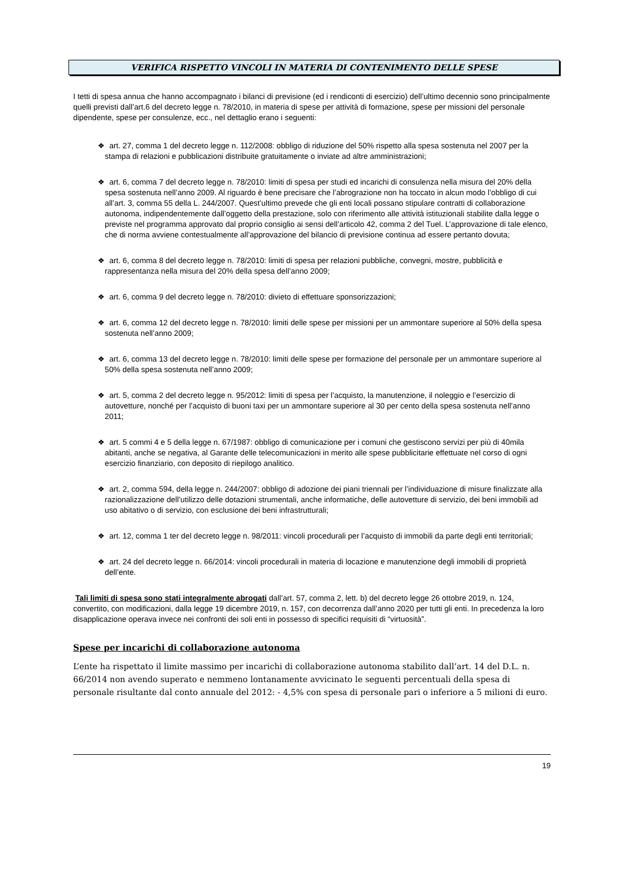VERIFICA RISPETTO VINCOLI IN MATERIA DI CONTENIMENTO DELLE SPESE
I tetti di spesa annua che hanno accompagnato i bilanci di previsione (ed i rendiconti di esercizio) dell’ultimo decennio sono principalmente quelli previsti dall’art.6 del decreto legge n. 78/2010, in materia di spese per attività di formazione, spese per missioni del personale dipendente, spese per consulenze, ecc., nel dettaglio erano i seguenti:
❖ art. 27, comma 1 del decreto legge n. 112/2008: obbligo di riduzione del 50% rispetto alla spesa sostenuta nel 2007 per la stampa di relazioni e pubblicazioni distribuite gratuitamente o inviate ad altre amministrazioni;
❖ art. 6, comma 7 del decreto legge n. 78/2010: limiti di spesa per studi ed incarichi di consulenza nella misura del 20% della spesa sostenuta nell’anno 2009. Al riguardo è bene precisare che l’abrograzione non ha toccato in alcun modo l’obbligo di cui all’art. 3, comma 55 della L. 244/2007. Quest’ultimo prevede che gli enti locali possano stipulare contratti di collaborazione autonoma, indipendentemente dall’oggetto della prestazione, solo con riferimento alle attività istituzionali stabilite dalla legge o previste nel programma approvato dal proprio consiglio ai sensi dell’articolo 42, comma 2 del Tuel. L’approvazione di tale elenco, che di norma avviene contestualmente all’approvazione del bilancio di previsione continua ad essere pertanto dovuta;
❖ art. 6, comma 8 del decreto legge n. 78/2010: limiti di spesa per relazioni pubbliche, convegni, mostre, pubblicità e rappresentanza nella misura del 20% della spesa dell’anno 2009;
❖ art. 6, comma 9 del decreto legge n. 78/2010: divieto di effettuare sponsorizzazioni;
❖ art. 6, comma 12 del decreto legge n. 78/2010: limiti delle spese per missioni per un ammontare superiore al 50% della spesa sostenuta nell’anno 2009;
❖ art. 6, comma 13 del decreto legge n. 78/2010: limiti delle spese per formazione del personale per un ammontare superiore al 50% della spesa sostenuta nell’anno 2009;
❖ art. 5, comma 2 del decreto legge n. 95/2012: limiti di spesa per l’acquisto, la manutenzione, il noleggio e l’esercizio di autovetture, nonché per l’acquisto di buoni taxi per un ammontare superiore al 30 per cento della spesa sostenuta nell’anno 2011;
❖ art. 5 commi 4 e 5 della legge n. 67/1987: obbligo di comunicazione per i comuni che gestiscono servizi per più di 40mila abitanti, anche se negativa, al Garante delle telecomunicazioni in merito alle spese pubblicitarie effettuate nel corso di ogni esercizio finanziario, con deposito di riepilogo analitico.
❖ art. 2, comma 594, della legge n. 244/2007: obbligo di adozione dei piani triennali per l’individuazione di misure finalizzate alla razionalizzazione dell’utilizzo delle dotazioni strumentali, anche informatiche, delle autovetture di servizio, dei beni immobili ad uso abitativo o di servizio, con esclusione dei beni infrastrutturali;
❖ art. 12, comma 1 ter del decreto legge n. 98/2011: vincoli procedurali per l’acquisto di immobili da parte degli enti territoriali;
❖ art. 24 del decreto legge n. 66/2014: vincoli procedurali in materia di locazione e manutenzione degli immobili di proprietà dell’ente.
Tali limiti di spesa sono stati integralmente abrogati dall’art. 57, comma 2, lett. b) del decreto legge 26 ottobre 2019, n. 124, convertito, con modificazioni, dalla legge 19 dicembre 2019, n. 157, con decorrenza dall’anno 2020 per tutti gli enti. In precedenza la loro disapplicazione operava invece nei confronti dei soli enti in possesso di specifici requisiti di “virtuosità”.
Spese per incarichi di collaborazione autonoma
L’ente ha rispettato il limite massimo per incarichi di collaborazione autonoma stabilito dall’art. 14 del D.L. n. 66/2014 non avendo superato e nemmeno lontanamente avvicinato le seguenti percentuali della spesa di personale risultante dal conto annuale del 2012: - 4,5% con spesa di personale pari o inferiore a 5 milioni di euro.
19